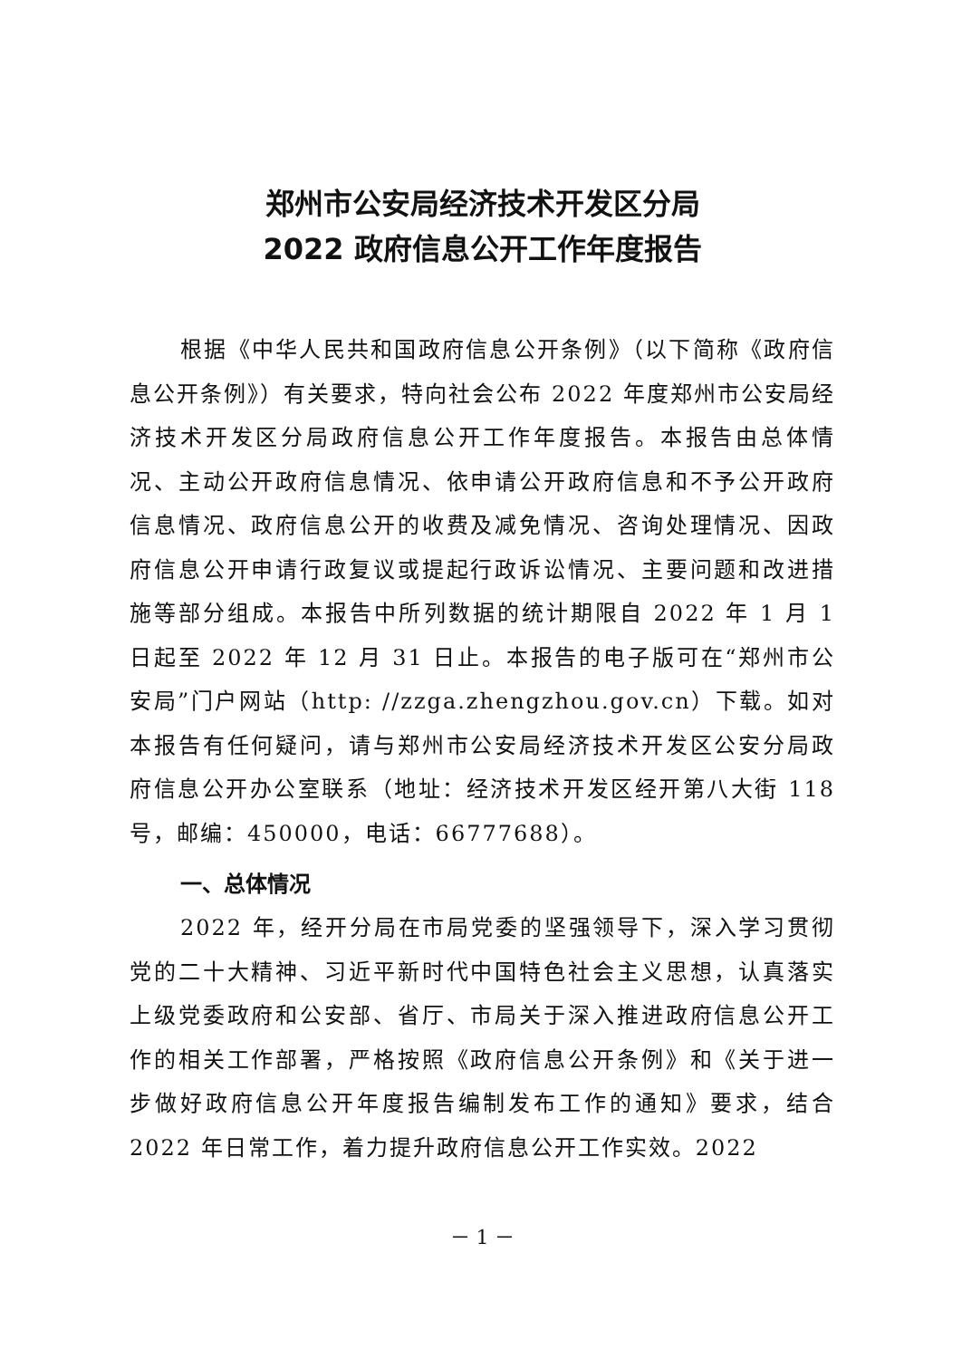郑州市公安局经济技术开发区分局
2022 政府信息公开工作年度报告
根据《中华人民共和国政府信息公开条例》（以下简称《政府信息公开条例》）有关要求，特向社会公布 2022 年度郑州市公安局经济技术开发区分局政府信息公开工作年度报告。本报告由总体情况、主动公开政府信息情况、依申请公开政府信息和不予公开政府信息情况、政府信息公开的收费及减免情况、咨询处理情况、因政府信息公开申请行政复议或提起行政诉讼情况、主要问题和改进措施等部分组成。本报告中所列数据的统计期限自 2022 年 1 月 1 日起至 2022 年 12 月 31 日止。本报告的电子版可在“郑州市公安局”门户网站（http: //zzga.zhengzhou.gov.cn）下载。如对本报告有任何疑问，请与郑州市公安局经济技术开发区公安分局政府信息公开办公室联系（地址：经济技术开发区经开第八大街 118 号，邮编：450000，电话：66777688）。
一、总体情况
2022 年，经开分局在市局党委的坚强领导下，深入学习贯彻党的二十大精神、习近平新时代中国特色社会主义思想，认真落实上级党委政府和公安部、省厅、市局关于深入推进政府信息公开工作的相关工作部署，严格按照《政府信息公开条例》和《关于进一步做好政府信息公开年度报告编制发布工作的通知》要求，结合 2022 年日常工作，着力提升政府信息公开工作实效。2022
－ 1 －